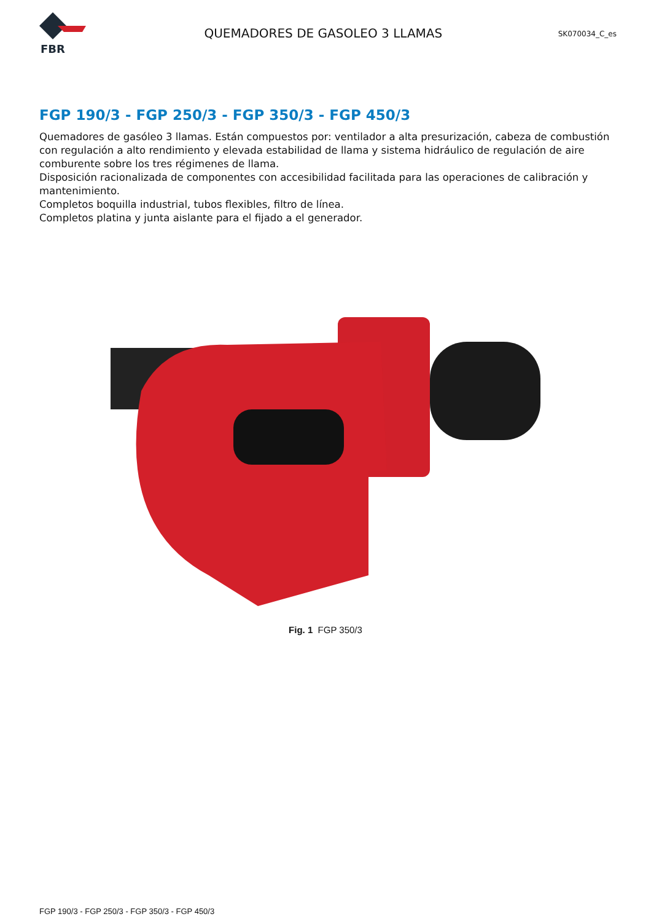FBR
QUEMADORES DE GASOLEO 3 LLAMAS
SK070034_C_es
FGP 190/3 - FGP 250/3 - FGP 350/3 - FGP 450/3
Quemadores de gasóleo 3 llamas. Están compuestos por: ventilador a alta presurización, cabeza de combustión con regulación a alto rendimiento y elevada estabilidad de llama y sistema hidráulico de regulación de aire comburente sobre los tres régimenes de llama.
Disposición racionalizada de componentes con accesibilidad facilitada para las operaciones de calibración y mantenimiento.
Completos boquilla industrial, tubos flexibles, filtro de línea.
Completos platina y junta aislante para el fijado a el generador.
Fig. 1 FGP 350/3
FGP 190/3 - FGP 250/3 - FGP 350/3 - FGP 450/3